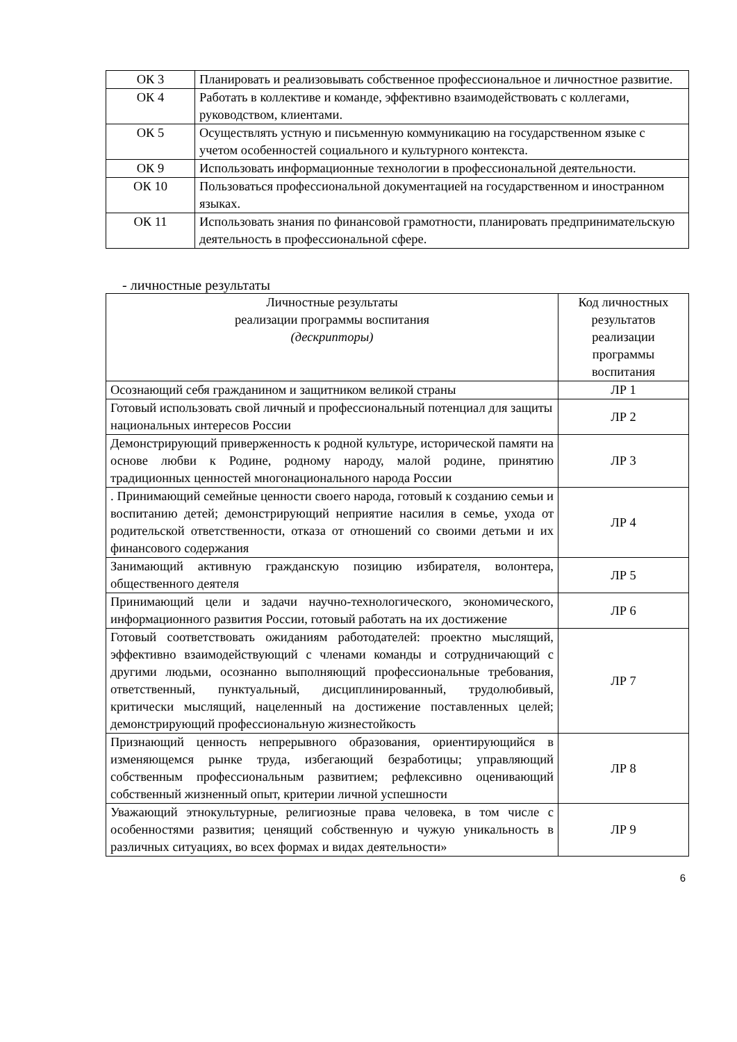| ОК 3 | Планировать и реализовывать собственное профессиональное и личностное развитие. |
| ОК 4 | Работать в коллективе и команде, эффективно взаимодействовать с коллегами, руководством, клиентами. |
| ОК 5 | Осуществлять устную и письменную коммуникацию на государственном языке с учетом особенностей социального и культурного контекста. |
| ОК 9 | Использовать информационные технологии в профессиональной деятельности. |
| ОК 10 | Пользоваться профессиональной документацией на государственном и иностранном языках. |
| ОК 11 | Использовать знания по финансовой грамотности, планировать предпринимательскую деятельность в профессиональной сфере. |
- личностные результаты
| Личностные результаты реализации программы воспитания (дескрипторы) | Код личностных результатов реализации программы воспитания |
| Осознающий себя гражданином и защитником великой страны | ЛР 1 |
| Готовый использовать свой личный и профессиональный потенциал для защиты национальных интересов России | ЛР 2 |
| Демонстрирующий приверженность к родной культуре, исторической памяти на основе любви к Родине, родному народу, малой родине, принятию традиционных ценностей многонационального народа России | ЛР 3 |
| . Принимающий семейные ценности своего народа, готовый к созданию семьи и воспитанию детей; демонстрирующий неприятие насилия в семье, ухода от родительской ответственности, отказа от отношений со своими детьми и их финансового содержания | ЛР 4 |
| Занимающий активную гражданскую позицию избирателя, волонтера, общественного деятеля | ЛР 5 |
| Принимающий цели и задачи научно-технологического, экономического, информационного развития России, готовый работать на их достижение | ЛР 6 |
| Готовый соответствовать ожиданиям работодателей: проектно мыслящий, эффективно взаимодействующий с членами команды и сотрудничающий с другими людьми, осознанно выполняющий профессиональные требования, ответственный, пунктуальный, дисциплинированный, трудолюбивый, критически мыслящий, нацеленный на достижение поставленных целей; демонстрирующий профессиональную жизнестойкость | ЛР 7 |
| Признающий ценность непрерывного образования, ориентирующийся в изменяющемся рынке труда, избегающий безработицы; управляющий собственным профессиональным развитием; рефлексивно оценивающий собственный жизненный опыт, критерии личной успешности | ЛР 8 |
| Уважающий этнокультурные, религиозные права человека, в том числе с особенностями развития; ценящий собственную и чужую уникальность в различных ситуациях, во всех формах и видах деятельности» | ЛР 9 |
6